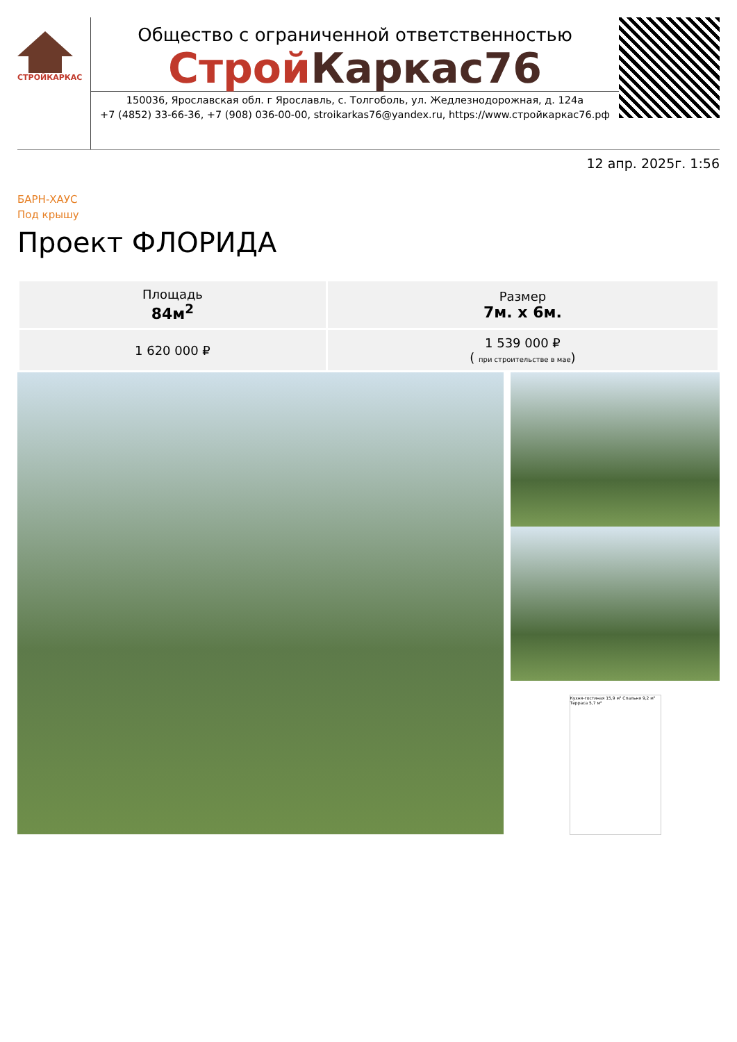СТРОЙКАРКАС
Общество с ограниченной ответственностью
Строй Каркас76
150036, Ярославская обл. г Ярославль, с. Толгоболь, ул. Жедлезнодорожная, д. 124а
+7 (4852) 33-66-36, +7 (908) 036-00-00, stroikarkas76@yandex.ru, https://www.стройкаркас76.рф
12 апр. 2025г. 1:56
БАРН-ХАУС
Под крышу
Проект ФЛОРИДА
| Площадь 84м<sup>2</sup> | Размер 7м. x 6м. |
| 1 620 000 ₽ | 1 539 000 ₽ ( при строительстве в мае ) |
Кухня-гостиная 15,9 м² Спальня 9,2 м² Терраса 5,7 м²